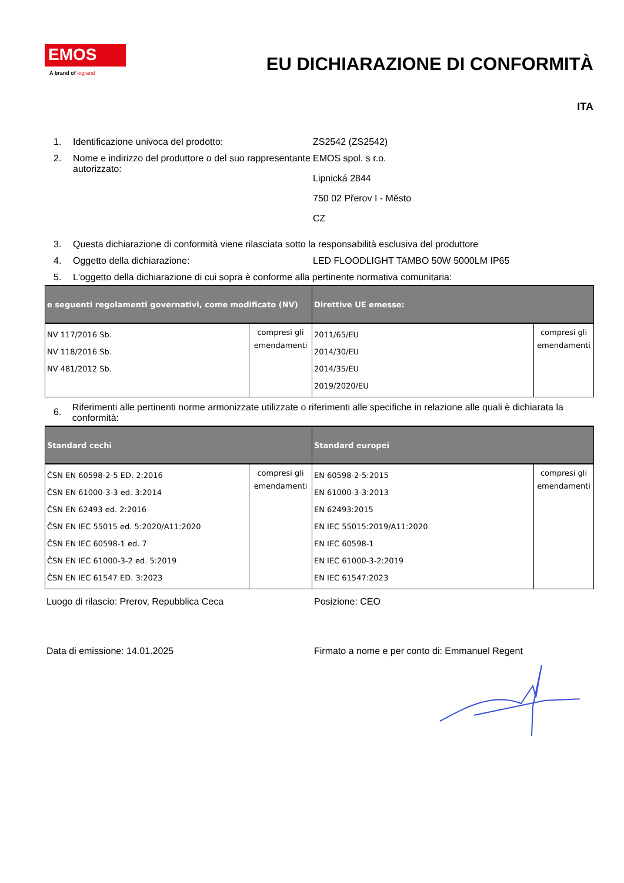EMOS
A brand of legrand
EU DICHIARAZIONE DI CONFORMITÀ
ITA
1. Identificazione univoca del prodotto: ZS2542 (ZS2542)
2. Nome e indirizzo del produttore o del suo rappresentante autorizzato:
EMOS spol. s r.o.
Lipnická 2844
750 02 Přerov I - Město
CZ
3. Questa dichiarazione di conformità viene rilasciata sotto la responsabilità esclusiva del produttore
4. Oggetto della dichiarazione: LED FLOODLIGHT TAMBO 50W 5000LM IP65
5. L'oggetto della dichiarazione di cui sopra è conforme alla pertinente normativa comunitaria:
| e seguenti regolamenti governativi, come modificato (NV) | | Direttive UE emesse: | |
| --- | --- | --- | --- |
| NV 117/2016 Sb. NV 118/2016 Sb. NV 481/2012 Sb. | compresi gli emendamenti | 2011/65/EU 2014/30/EU 2014/35/EU 2019/2020/EU | compresi gli emendamenti |
6.
Riferimenti alle pertinenti norme armonizzate utilizzate o riferimenti alle specifiche in relazione alle quali è dichiarata la conformità:
| Standard cechi | | Standard europei | |
| --- | --- | --- | --- |
| ČSN EN 60598-2-5 ED. 2:2016 ČSN EN 61000-3-3 ed. 3:2014 ČSN EN 62493 ed. 2:2016 ČSN EN IEC 55015 ed. 5:2020/A11:2020 ČSN EN IEC 60598-1 ed. 7 ČSN EN IEC 61000-3-2 ed. 5:2019 ČSN EN IEC 61547 ED. 3:2023 | compresi gli emendamenti | EN 60598-2-5:2015 EN 61000-3-3:2013 EN 62493:2015 EN IEC 55015:2019/A11:2020 EN IEC 60598-1 EN IEC 61000-3-2:2019 EN IEC 61547:2023 | compresi gli emendamenti |
Luogo di rilascio: Prerov, Repubblica Ceca Posizione: CEO
Data di emissione: 14.01.2025 Firmato a nome e per conto di: Emmanuel Regent